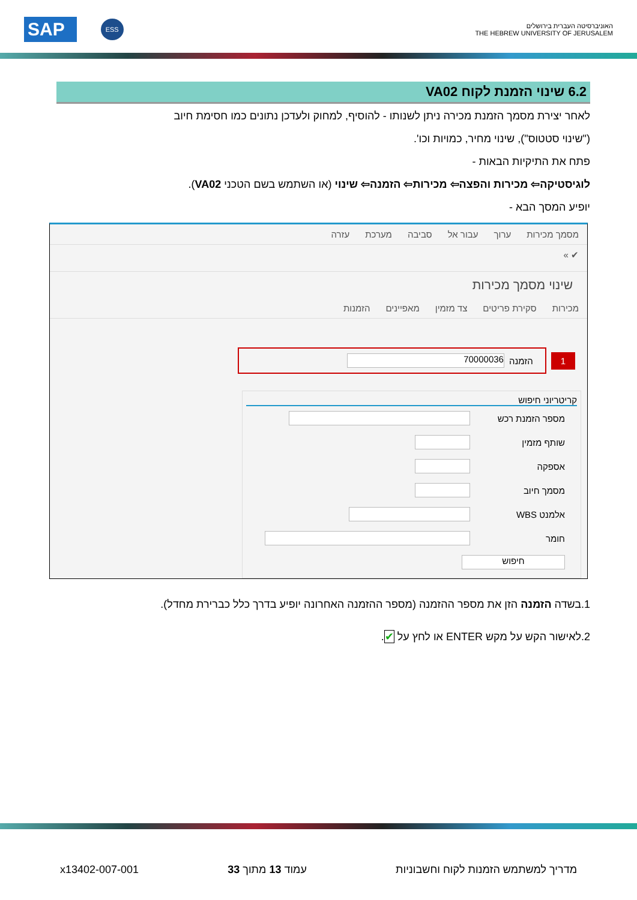SAP ESS
האוניברסיטה העברית בירושלים
THE HEBREW UNIVERSITY OF JERUSALEM
6.2 שינוי הזמנת לקוח VA02
לאחר יצירת מסמך הזמנת מכירה ניתן לשנותו - להוסיף, למחוק ולעדכן נתונים כמו חסימת חיוב
("שינוי סטטוס"), שינוי מחיר, כמויות וכו'.
פתח את התיקיות הבאות -
לוגיסטיקה⇦ מכירות והפצה⇦ מכירות⇦ הזמנה⇦ שינוי (או השתמש בשם הטכני VA02).
יופיע המסך הבא -
מסמך מכירות ערוך עבור אל סביבה מערכת עזרה
✔ »
שינוי מסמך מכירות
מכירות סקירת פריטים צד מזמין מאפיינים הזמנות
1 הזמנה 70000036
קריטריוני חיפוש
מספר הזמנת רכש
שותף מזמין
אספקה
מסמך חיוב
אלמנט WBS
חומר
חיפוש
1.בשדה הזמנה הזן את מספר ההזמנה (מספר ההזמנה האחרונה יופיע בדרך כלל כברירת מחדל).
2.לאישור הקש על מקש ENTER או לחץ על ✔.
מדריך למשתמש הזמנות לקוח וחשבוניות עמוד 13 מתוך 33 x13402-007-001